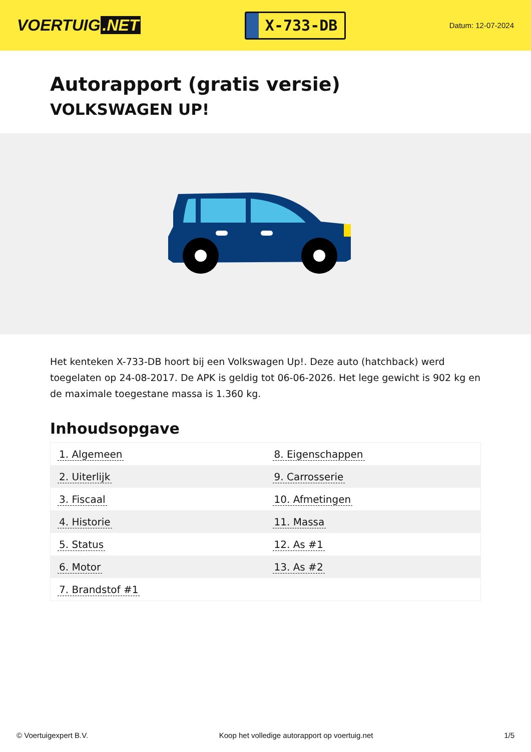VOERTUIG.NET
X-733-DB
Datum: 12-07-2024
Autorapport (gratis versie)
VOLKSWAGEN UP!
Het kenteken X-733-DB hoort bij een Volkswagen Up!. Deze auto (hatchback) werd toegelaten op 24-08-2017. De APK is geldig tot 06-06-2026. Het lege gewicht is 902 kg en de maximale toegestane massa is 1.360 kg.
Inhoudsopgave
| 1. Algemeen | 8. Eigenschappen |
| 2. Uiterlijk | 9. Carrosserie |
| 3. Fiscaal | 10. Afmetingen |
| 4. Historie | 11. Massa |
| 5. Status | 12. As #1 |
| 6. Motor | 13. As #2 |
| 7. Brandstof #1 | |
© Voertuigexpert B.V. Koop het volledige autorapport op voertuig.net
1/5